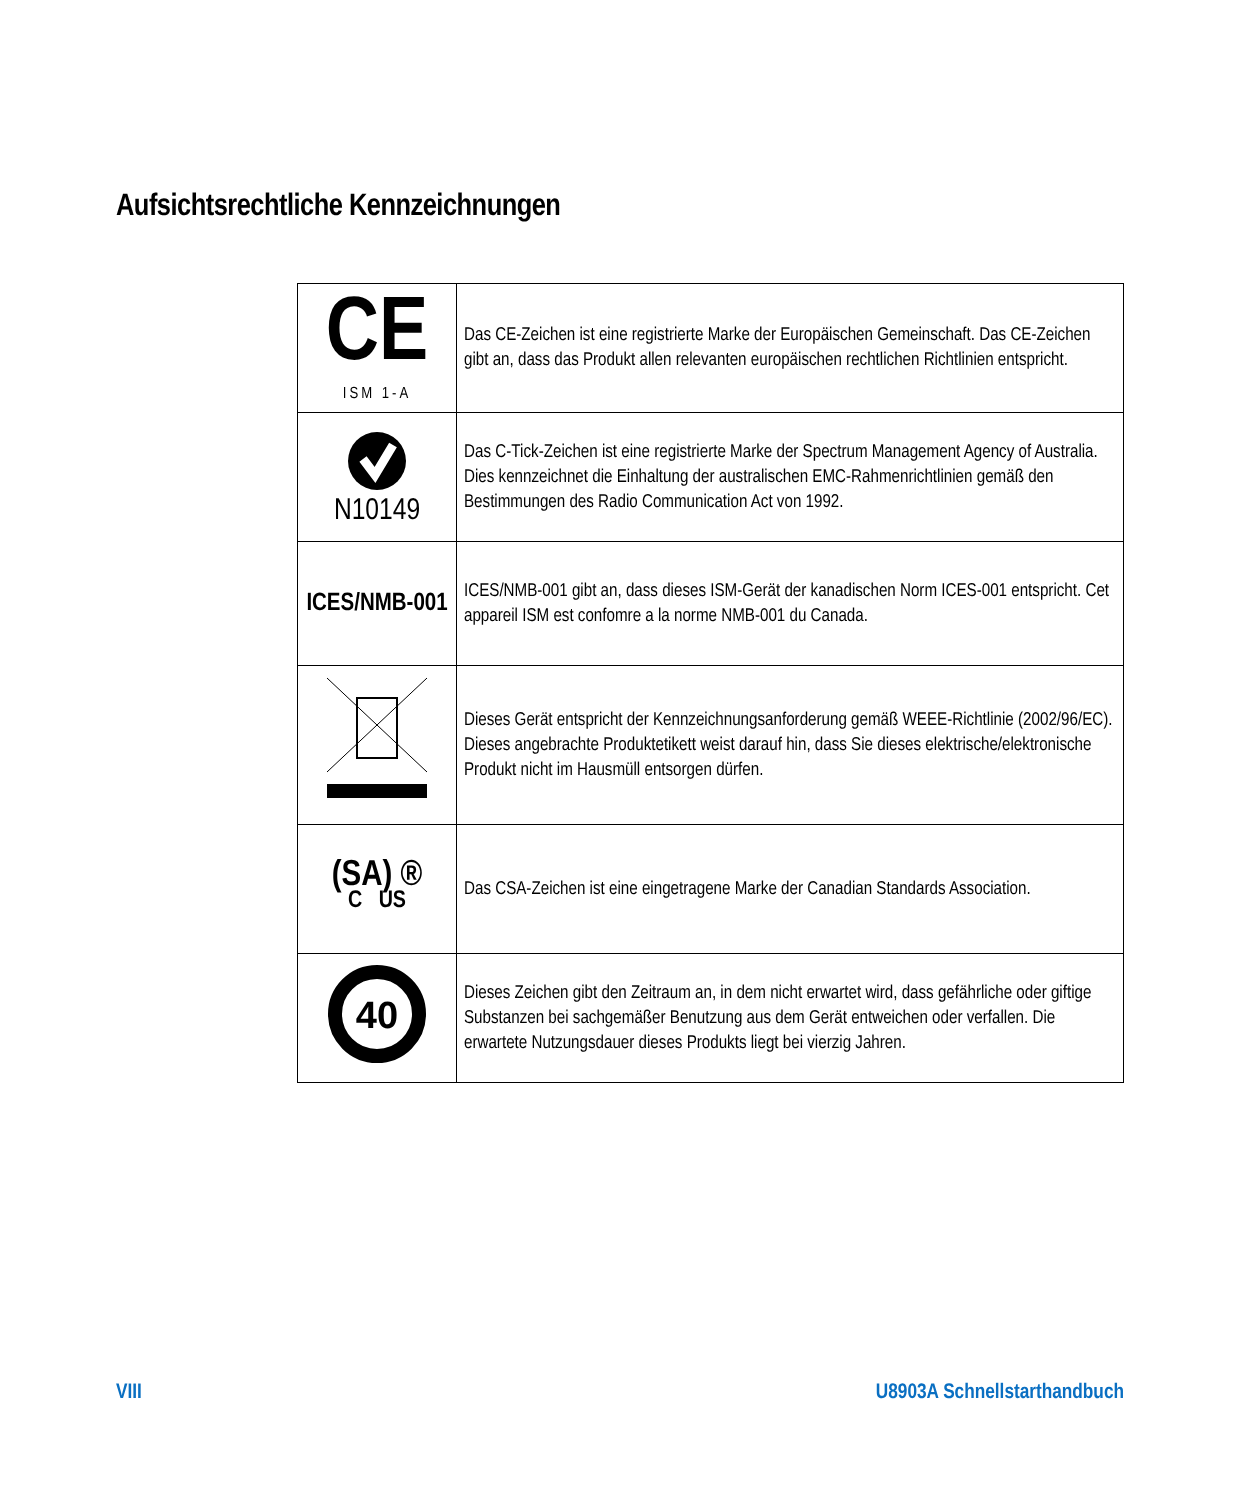Aufsichtsrechtliche Kennzeichnungen
| CE ISM 1-A | Das CE-Zeichen ist eine registrierte Marke der Europäischen Gemeinschaft. Das CE-Zeichen gibt an, dass das Produkt allen relevanten europäischen rechtlichen Richtlinien entspricht. |
| N10149 | Das C-Tick-Zeichen ist eine registrierte Marke der Spectrum Management Agency of Australia. Dies kennzeichnet die Einhaltung der australischen EMC-Rahmenrichtlinien gemäß den Bestimmungen des Radio Communication Act von 1992. |
| ICES/NMB-001 | ICES/NMB-001 gibt an, dass dieses ISM-Gerät der kanadischen Norm ICES-001 entspricht. Cet appareil ISM est confomre a la norme NMB-001 du Canada. |
| | Dieses Gerät entspricht der Kennzeichnungsanforderung gemäß WEEE-Richtlinie (2002/96/EC). Dieses angebrachte Produktetikett weist darauf hin, dass Sie dieses elektrische/elektronische Produkt nicht im Hausmüll entsorgen dürfen. |
| (SA) ® C US | Das CSA-Zeichen ist eine eingetragene Marke der Canadian Standards Association. |
| 40 | Dieses Zeichen gibt den Zeitraum an, in dem nicht erwartet wird, dass gefährliche oder giftige Substanzen bei sachgemäßer Benutzung aus dem Gerät entweichen oder verfallen. Die erwartete Nutzungsdauer dieses Produkts liegt bei vierzig Jahren. |
VIII U8903A Schnellstarthandbuch